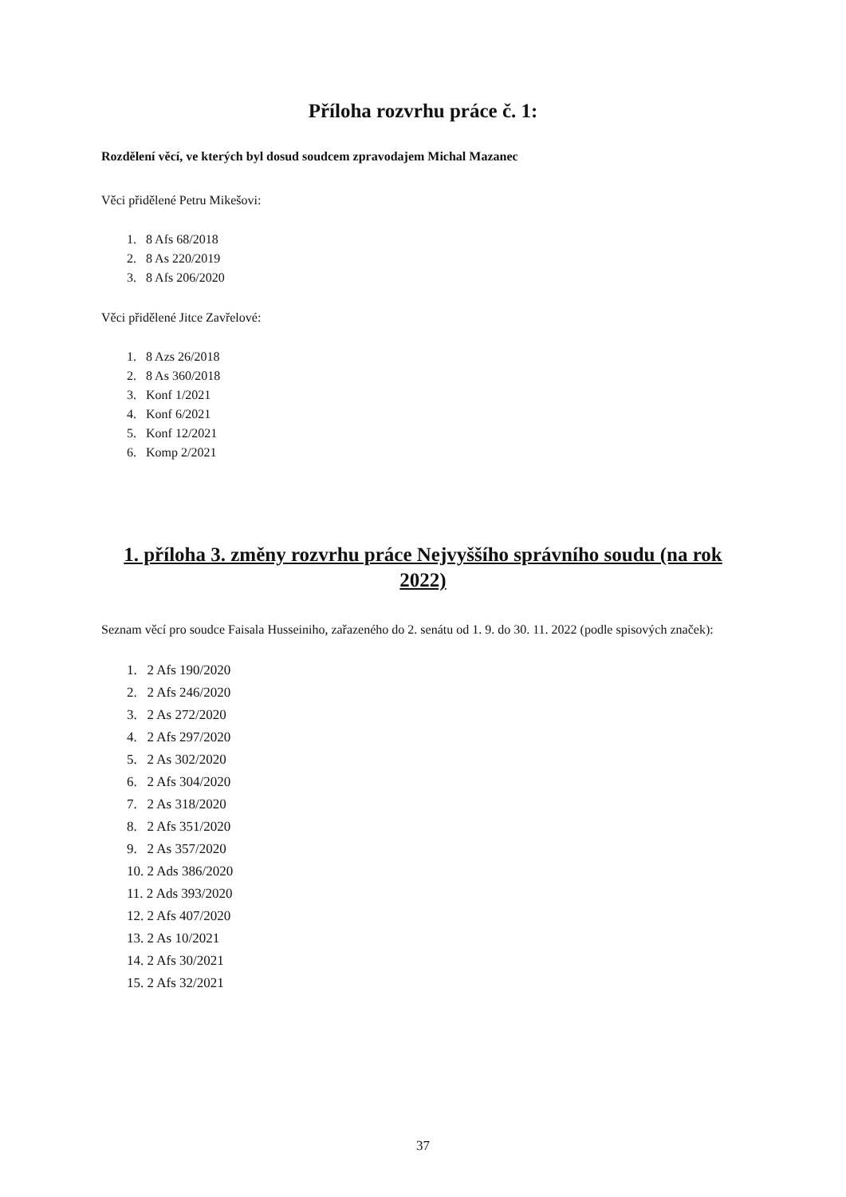Příloha rozvrhu práce č. 1:
Rozdělení věcí, ve kterých byl dosud soudcem zpravodajem Michal Mazanec
Věci přidělené Petru Mikešovi:
1. 8 Afs 68/2018
2. 8 As 220/2019
3. 8 Afs 206/2020
Věci přidělené Jitce Zavřelové:
1. 8 Azs 26/2018
2. 8 As 360/2018
3. Konf 1/2021
4. Konf 6/2021
5. Konf 12/2021
6. Komp 2/2021
1. příloha 3. změny rozvrhu práce Nejvyššího správního soudu (na rok 2022)
Seznam věcí pro soudce Faisala Husseiniho, zařazeného do 2. senátu od 1. 9. do 30. 11. 2022 (podle spisových značek):
1. 2 Afs 190/2020
2. 2 Afs 246/2020
3. 2 As 272/2020
4. 2 Afs 297/2020
5. 2 As 302/2020
6. 2 Afs 304/2020
7. 2 As 318/2020
8. 2 Afs 351/2020
9. 2 As 357/2020
10. 2 Ads 386/2020
11. 2 Ads 393/2020
12. 2 Afs 407/2020
13. 2 As 10/2021
14. 2 Afs 30/2021
15. 2 Afs 32/2021
37